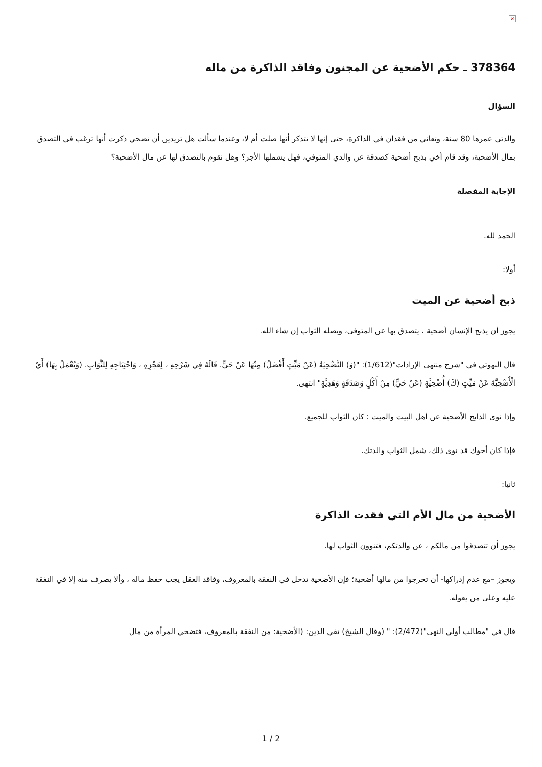×
378364 ـ حكم الأضحية عن المجنون وفاقد الذاكرة من ماله
السؤال
والدتي عمرها 80 سنة، وتعاني من فقدان في الذاكرة، حتى إنها لا تتذكر أنها صلت أم لا، وعندما سألت هل تريدين أن تضحي ذكرت أنها ترغب في التصدق بمال الأضحية، وقد قام أخي بذبح أضحية كصدقة عن والدي المتوفي، فهل يشملها الأجر؟ وهل نقوم بالتصدق لها عن مال الأضحية؟
الإجابة المفصلة
الحمد لله.
أولا:
ذبح أضحية عن الميت
يجوز أن يذبح الإنسان أضحية ، يتصدق بها عن المتوفى، ويصله الثواب إن شاء الله.
قال البهوتي في "شرح منتهى الإرادات"(1/612): "(وَ) التَّضْحِيَةُ (عَنْ مَيِّتٍ أَفْضَلُ) مِنْهَا عَنْ حَيٍّ. قَالَهُ فِي شَرْحِهِ ، لِعَجْزِهِ ، وَاحْتِيَاجِهِ لِلثَّوَابِ. (وَيُعْمَلُ بِهَا) أَيْ الْأُضْحِيَّةَ عَنْ مَيِّتٍ (كَ) أُضْحِيَّةٍ (عَنْ حَيٍّ) مِنْ أَكْلٍ وَصَدَقَةٍ وَهَدِيَّةٍ" انتهى.
وإذا نوى الذابح الأضحية عن أهل البيت والميت : كان الثواب للجميع.
فإذا كان أخوك قد نوى ذلك، شمل الثواب والدتك.
ثانيا:
الأضحية من مال الأم التي فقدت الذاكرة
يجوز أن تتصدقوا من مالكم ، عن والدتكم، فتنوون الثواب لها.
ويجوز –مع عدم إدراكها- أن تخرجوا من مالها أضحية؛ فإن الأضحية تدخل في النفقة بالمعروف، وفاقد العقل يجب حفظ ماله ، وألا يصرف منه إلا في النفقة عليه وعلى من يعوله.
قال في "مطالب أولي النهى"(2/472): " (وقال الشيخ) تقي الدين: (الأضحية: من النفقة بالمعروف، فتضحي المرأة من مال
1 / 2